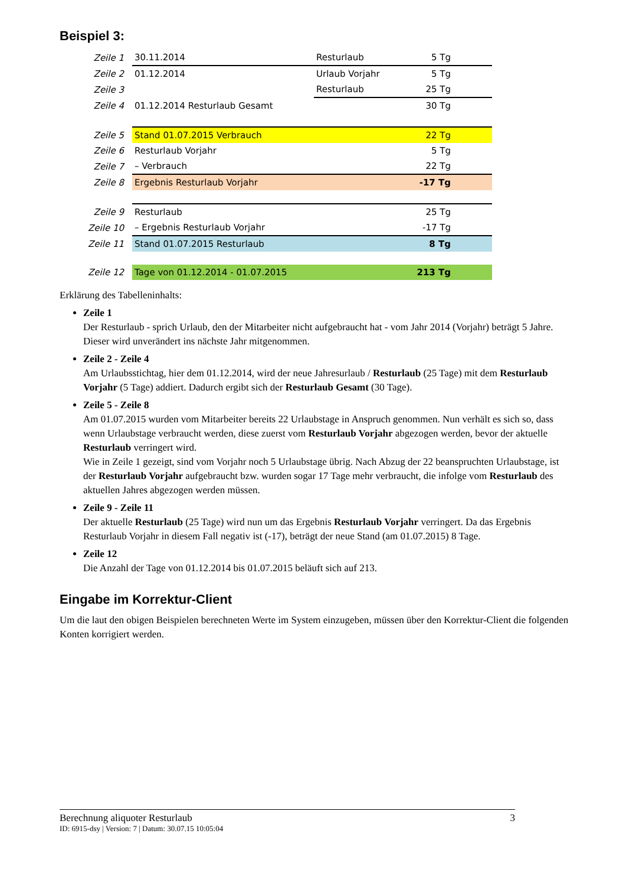Beispiel 3:
| Zeile 1 | 30.11.2014 | Resturlaub | 5 Tg |
| Zeile 2 | 01.12.2014 | Urlaub Vorjahr | 5 Tg |
| Zeile 3 | | Resturlaub | 25 Tg |
| Zeile 4 | 01.12.2014 Resturlaub Gesamt | | 30 Tg |
| Zeile 5 | Stand 01.07.2015 Verbrauch | | 22 Tg |
| Zeile 6 | Resturlaub Vorjahr | | 5 Tg |
| Zeile 7 | – Verbrauch | | 22 Tg |
| Zeile 8 | Ergebnis Resturlaub Vorjahr | | -17 Tg |
| Zeile 9 | Resturlaub | | 25 Tg |
| Zeile 10 | – Ergebnis Resturlaub Vorjahr | | -17 Tg |
| Zeile 11 | Stand 01.07.2015 Resturlaub | | 8 Tg |
| Zeile 12 | Tage von 01.12.2014 - 01.07.2015 | | 213 Tg |
Erklärung des Tabelleninhalts:
Zeile 1
Der Resturlaub - sprich Urlaub, den der Mitarbeiter nicht aufgebraucht hat - vom Jahr 2014 (Vorjahr) beträgt 5 Jahre. Dieser wird unverändert ins nächste Jahr mitgenommen.
Zeile 2 - Zeile 4
Am Urlaubsstichtag, hier dem 01.12.2014, wird der neue Jahresurlaub / Resturlaub (25 Tage) mit dem Resturlaub Vorjahr (5 Tage) addiert. Dadurch ergibt sich der Resturlaub Gesamt (30 Tage).
Zeile 5 - Zeile 8
Am 01.07.2015 wurden vom Mitarbeiter bereits 22 Urlaubstage in Anspruch genommen. Nun verhält es sich so, dass wenn Urlaubstage verbraucht werden, diese zuerst vom Resturlaub Vorjahr abgezogen werden, bevor der aktuelle Resturlaub verringert wird.
Wie in Zeile 1 gezeigt, sind vom Vorjahr noch 5 Urlaubstage übrig. Nach Abzug der 22 beanspruchten Urlaubstage, ist der Resturlaub Vorjahr aufgebraucht bzw. wurden sogar 17 Tage mehr verbraucht, die infolge vom Resturlaub des aktuellen Jahres abgezogen werden müssen.
Zeile 9 - Zeile 11
Der aktuelle Resturlaub (25 Tage) wird nun um das Ergebnis Resturlaub Vorjahr verringert. Da das Ergebnis Resturlaub Vorjahr in diesem Fall negativ ist (-17), beträgt der neue Stand (am 01.07.2015) 8 Tage.
Zeile 12
Die Anzahl der Tage von 01.12.2014 bis 01.07.2015 beläuft sich auf 213.
Eingabe im Korrektur-Client
Um die laut den obigen Beispielen berechneten Werte im System einzugeben, müssen über den Korrektur-Client die folgenden Konten korrigiert werden.
Berechnung aliquoter Resturlaub 3
ID: 6915-dsy | Version: 7 | Datum: 30.07.15 10:05:04